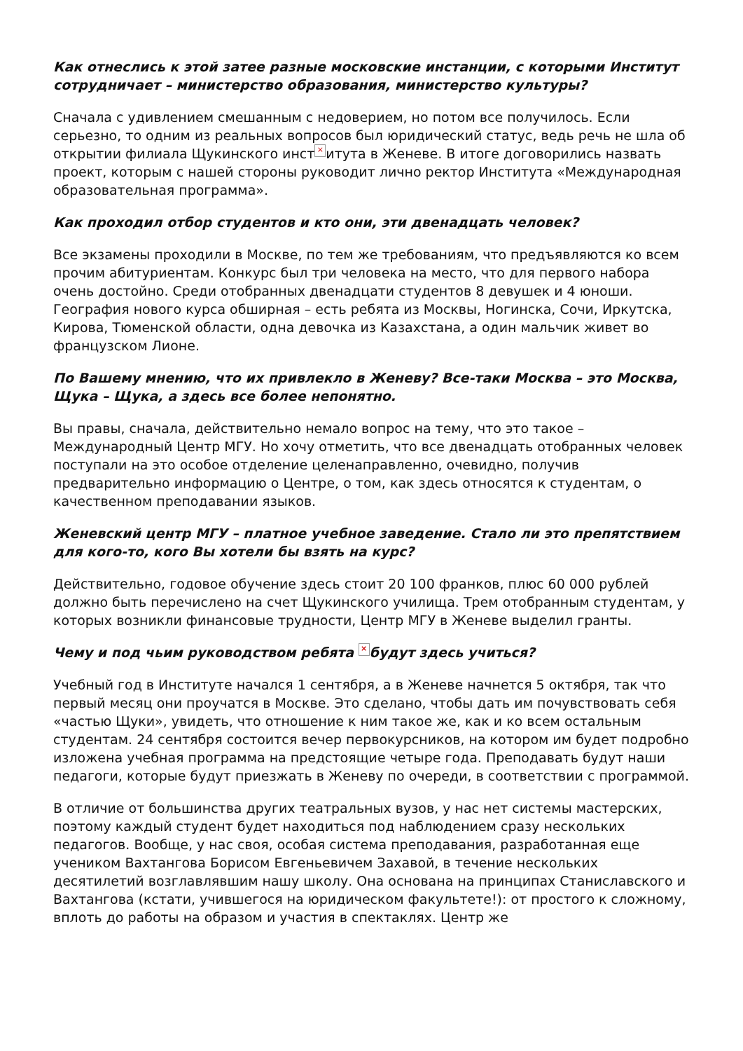Как отнеслись к этой затее разные московские инстанции, с которыми Институт сотрудничает – министерство образования, министерство культуры?
Сначала с удивлением смешанным с недоверием, но потом все получилось. Если серьезно, то одним из реальных вопросов был юридический статус, ведь речь не шла об открытии филиала Щукинского инст × итута в Женеве. В итоге договорились назвать проект, которым с нашей стороны руководит лично ректор Института «Международная образовательная программа».
Как проходил отбор студентов и кто они, эти двенадцать человек?
Все экзамены проходили в Москве, по тем же требованиям, что предъявляются ко всем прочим абитуриентам. Конкурс был три человека на место, что для первого набора очень достойно. Среди отобранных двенадцати студентов 8 девушек и 4 юноши. География нового курса обширная – есть ребята из Москвы, Ногинска, Сочи, Иркутска, Кирова, Тюменской области, одна девочка из Казахстана, а один мальчик живет во французском Лионе.
По Вашему мнению, что их привлекло в Женеву? Все-таки Москва – это Москва, Щука – Щука, а здесь все более непонятно.
Вы правы, сначала, действительно немало вопрос на тему, что это такое – Международный Центр МГУ. Но хочу отметить, что все двенадцать отобранных человек поступали на это особое отделение целенаправленно, очевидно, получив предварительно информацию о Центре, о том, как здесь относятся к студентам, о качественном преподавании языков.
Женевский центр МГУ – платное учебное заведение. Стало ли это препятствием для кого-то, кого Вы хотели бы взять на курс?
Действительно, годовое обучение здесь стоит 20 100 франков, плюс 60 000 рублей должно быть перечислено на счет Щукинского училища. Трем отобранным студентам, у которых возникли финансовые трудности, Центр МГУ в Женеве выделил гранты.
Чему и под чьим руководством ребята × будут здесь учиться?
Учебный год в Институте начался 1 сентября, а в Женеве начнется 5 октября, так что первый месяц они проучатся в Москве. Это сделано, чтобы дать им почувствовать себя «частью Щуки», увидеть, что отношение к ним такое же, как и ко всем остальным студентам. 24 сентября состоится вечер первокурсников, на котором им будет подробно изложена учебная программа на предстоящие четыре года. Преподавать будут наши педагоги, которые будут приезжать в Женеву по очереди, в соответствии с программой.
В отличие от большинства других театральных вузов, у нас нет системы мастерских, поэтому каждый студент будет находиться под наблюдением сразу нескольких педагогов. Вообще, у нас своя, особая система преподавания, разработанная еще учеником Вахтангова Борисом Евгеньевичем Захавой, в течение нескольких десятилетий возглавлявшим нашу школу. Она основана на принципах Станиславского и Вахтангова (кстати, учившегося на юридическом факультете!): от простого к сложному, вплоть до работы на образом и участия в спектаклях. Центр же